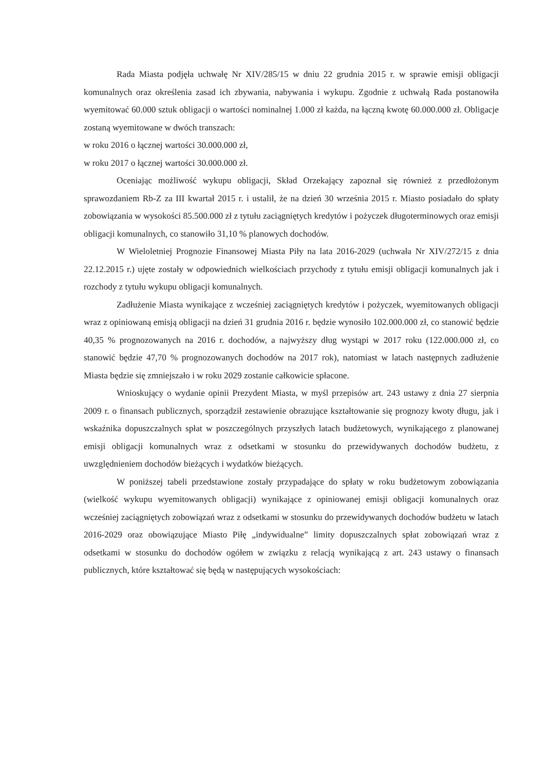Rada Miasta podjęła uchwałę Nr XIV/285/15 w dniu 22 grudnia 2015 r. w sprawie emisji obligacji komunalnych oraz określenia zasad ich zbywania, nabywania i wykupu. Zgodnie z uchwałą Rada postanowiła wyemitować 60.000 sztuk obligacji o wartości nominalnej 1.000 zł każda, na łączną kwotę 60.000.000 zł. Obligacje zostaną wyemitowane w dwóch transzach:
w roku 2016 o łącznej wartości 30.000.000 zł,
w roku 2017 o łącznej wartości 30.000.000 zł.
Oceniając możliwość wykupu obligacji, Skład Orzekający zapoznał się również z przedłożonym sprawozdaniem Rb-Z za III kwartał 2015 r. i ustalił, że na dzień 30 września 2015 r. Miasto posiadało do spłaty zobowiązania w wysokości 85.500.000 zł z tytułu zaciągniętych kredytów i pożyczek długoterminowych oraz emisji obligacji komunalnych, co stanowiło 31,10 % planowych dochodów.
W Wieloletniej Prognozie Finansowej Miasta Piły na lata 2016-2029 (uchwała Nr XIV/272/15 z dnia 22.12.2015 r.) ujęte zostały w odpowiednich wielkościach przychody z tytułu emisji obligacji komunalnych jak i rozchody z tytułu wykupu obligacji komunalnych.
Zadłużenie Miasta wynikające z wcześniej zaciągniętych kredytów i pożyczek, wyemitowanych obligacji wraz z opiniowaną emisją obligacji na dzień 31 grudnia 2016 r. będzie wynosiło 102.000.000 zł, co stanowić będzie 40,35 % prognozowanych na 2016 r. dochodów, a najwyższy dług wystąpi w 2017 roku (122.000.000 zł, co stanowić będzie 47,70 % prognozowanych dochodów na 2017 rok), natomiast w latach następnych zadłużenie Miasta będzie się zmniejszało i w roku 2029 zostanie całkowicie spłacone.
Wnioskujący o wydanie opinii Prezydent Miasta, w myśl przepisów art. 243 ustawy z dnia 27 sierpnia 2009 r. o finansach publicznych, sporządził zestawienie obrazujące kształtowanie się prognozy kwoty długu, jak i wskaźnika dopuszczalnych spłat w poszczególnych przyszłych latach budżetowych, wynikającego z planowanej emisji obligacji komunalnych wraz z odsetkami w stosunku do przewidywanych dochodów budżetu, z uwzględnieniem dochodów bieżących i wydatków bieżących.
W poniższej tabeli przedstawione zostały przypadające do spłaty w roku budżetowym zobowiązania (wielkość wykupu wyemitowanych obligacji) wynikające z opiniowanej emisji obligacji komunalnych oraz wcześniej zaciągniętych zobowiązań wraz z odsetkami w stosunku do przewidywanych dochodów budżetu w latach 2016-2029 oraz obowiązujące Miasto Piłę „indywidualne” limity dopuszczalnych spłat zobowiązań wraz z odsetkami w stosunku do dochodów ogółem w związku z relacją wynikającą z art. 243 ustawy o finansach publicznych, które kształtować się będą w następujących wysokościach: